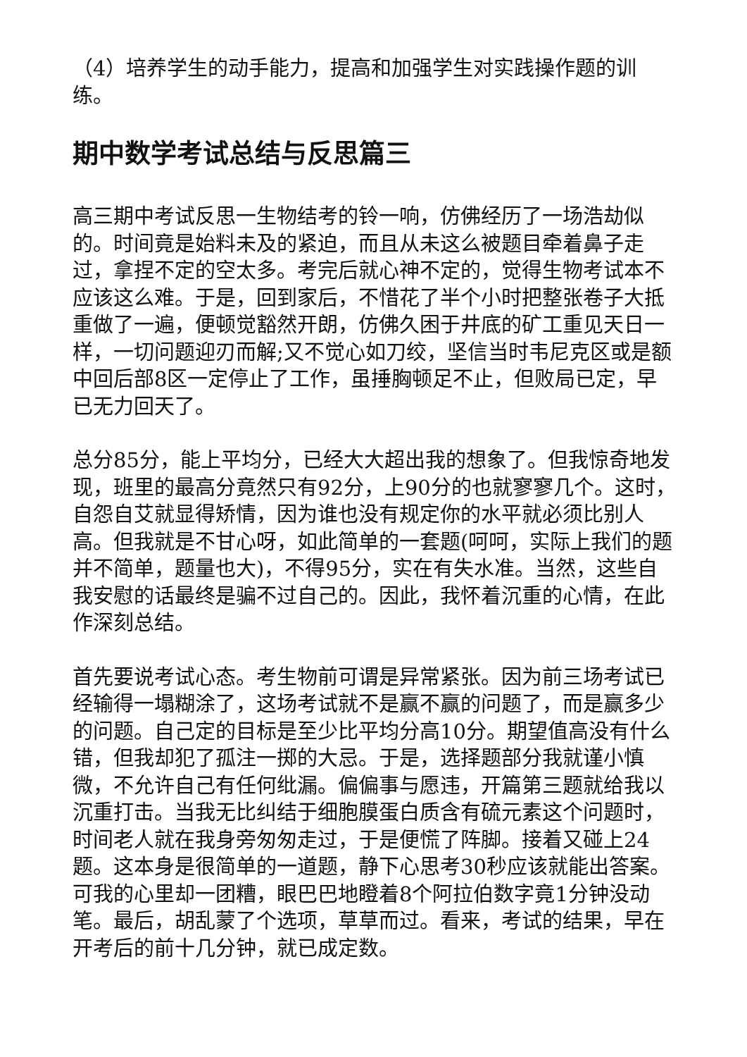（4）培养学生的动手能力，提高和加强学生对实践操作题的训练。
期中数学考试总结与反思篇三
高三期中考试反思一生物结考的铃一响，仿佛经历了一场浩劫似的。时间竟是始料未及的紧迫，而且从未这么被题目牵着鼻子走过，拿捏不定的空太多。考完后就心神不定的，觉得生物考试本不应该这么难。于是，回到家后，不惜花了半个小时把整张卷子大抵重做了一遍，便顿觉豁然开朗，仿佛久困于井底的矿工重见天日一样，一切问题迎刃而解;又不觉心如刀绞，坚信当时韦尼克区或是额中回后部8区一定停止了工作，虽捶胸顿足不止，但败局已定，早已无力回天了。
总分85分，能上平均分，已经大大超出我的想象了。但我惊奇地发现，班里的最高分竟然只有92分，上90分的也就寥寥几个。这时，自怨自艾就显得矫情，因为谁也没有规定你的水平就必须比别人高。但我就是不甘心呀，如此简单的一套题(呵呵，实际上我们的题并不简单，题量也大)，不得95分，实在有失水准。当然，这些自我安慰的话最终是骗不过自己的。因此，我怀着沉重的心情，在此作深刻总结。
首先要说考试心态。考生物前可谓是异常紧张。因为前三场考试已经输得一塌糊涂了，这场考试就不是赢不赢的问题了，而是赢多少的问题。自己定的目标是至少比平均分高10分。期望值高没有什么错，但我却犯了孤注一掷的大忌。于是，选择题部分我就谨小慎微，不允许自己有任何纰漏。偏偏事与愿违，开篇第三题就给我以沉重打击。当我无比纠结于细胞膜蛋白质含有硫元素这个问题时，时间老人就在我身旁匆匆走过，于是便慌了阵脚。接着又碰上24题。这本身是很简单的一道题，静下心思考30秒应该就能出答案。可我的心里却一团糟，眼巴巴地瞪着8个阿拉伯数字竟1分钟没动笔。最后，胡乱蒙了个选项，草草而过。看来，考试的结果，早在开考后的前十几分钟，就已成定数。